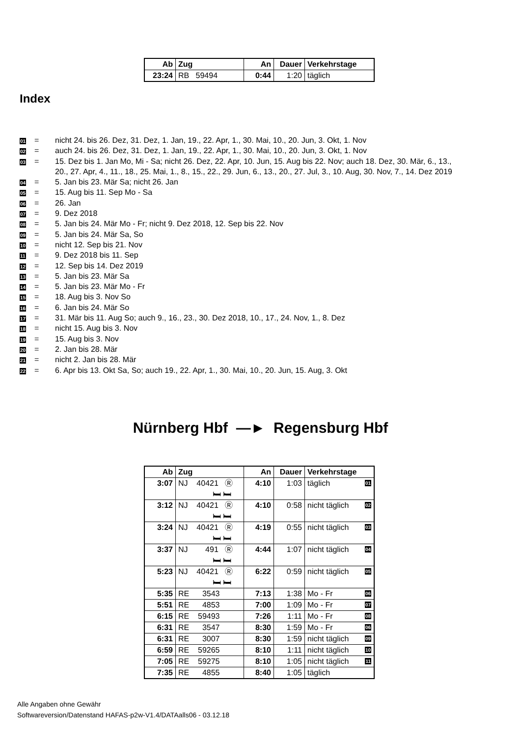| Ab | Zug | An | Dauer | Verkehrstage |
| --- | --- | --- | --- | --- |
| 23:24 | RB 59494 | 0:44 | 1:20 | täglich |
Index
01 = nicht 24. bis 26. Dez, 31. Dez, 1. Jan, 19., 22. Apr, 1., 30. Mai, 10., 20. Jun, 3. Okt, 1. Nov
02 = auch 24. bis 26. Dez, 31. Dez, 1. Jan, 19., 22. Apr, 1., 30. Mai, 10., 20. Jun, 3. Okt, 1. Nov
03 = 15. Dez bis 1. Jan Mo, Mi - Sa; nicht 26. Dez, 22. Apr, 10. Jun, 15. Aug bis 22. Nov; auch 18. Dez, 30. Mär, 6., 13., 20., 27. Apr, 4., 11., 18., 25. Mai, 1., 8., 15., 22., 29. Jun, 6., 13., 20., 27. Jul, 3., 10. Aug, 30. Nov, 7., 14. Dez 2019
04 = 5. Jan bis 23. Mär Sa; nicht 26. Jan
05 = 15. Aug bis 11. Sep Mo - Sa
06 = 26. Jan
07 = 9. Dez 2018
08 = 5. Jan bis 24. Mär Mo - Fr; nicht 9. Dez 2018, 12. Sep bis 22. Nov
09 = 5. Jan bis 24. Mär Sa, So
10 = nicht 12. Sep bis 21. Nov
11 = 9. Dez 2018 bis 11. Sep
12 = 12. Sep bis 14. Dez 2019
13 = 5. Jan bis 23. Mär Sa
14 = 5. Jan bis 23. Mär Mo - Fr
15 = 18. Aug bis 3. Nov So
16 = 6. Jan bis 24. Mär So
17 = 31. Mär bis 11. Aug So; auch 9., 16., 23., 30. Dez 2018, 10., 17., 24. Nov, 1., 8. Dez
18 = nicht 15. Aug bis 3. Nov
19 = 15. Aug bis 3. Nov
20 = 2. Jan bis 28. Mär
21 = nicht 2. Jan bis 28. Mär
22 = 6. Apr bis 13. Okt Sa, So; auch 19., 22. Apr, 1., 30. Mai, 10., 20. Jun, 15. Aug, 3. Okt
Nürnberg Hbf —► Regensburg Hbf
| Ab | Zug | An | Dauer | Verkehrstage |
| --- | --- | --- | --- | --- |
| 3:07 | NJ 40421 Ⓡ 🛏 🛏 | 4:10 | 1:03 | täglich 01 |
| 3:12 | NJ 40421 Ⓡ 🛏 🛏 | 4:10 | 0:58 | nicht täglich 02 |
| 3:24 | NJ 40421 Ⓡ 🛏 🛏 | 4:19 | 0:55 | nicht täglich 03 |
| 3:37 | NJ 491 Ⓡ 🛏 🛏 | 4:44 | 1:07 | nicht täglich 04 |
| 5:23 | NJ 40421 Ⓡ 🛏 🛏 | 6:22 | 0:59 | nicht täglich 05 |
| 5:35 | RE 3543 | 7:13 | 1:38 | Mo - Fr 06 |
| 5:51 | RE 4853 | 7:00 | 1:09 | Mo - Fr 07 |
| 6:15 | RE 59493 | 7:26 | 1:11 | Mo - Fr 08 |
| 6:31 | RE 3547 | 8:30 | 1:59 | Mo - Fr 06 |
| 6:31 | RE 3007 | 8:30 | 1:59 | nicht täglich 09 |
| 6:59 | RE 59265 | 8:10 | 1:11 | nicht täglich 10 |
| 7:05 | RE 59275 | 8:10 | 1:05 | nicht täglich 11 |
| 7:35 | RE 4855 | 8:40 | 1:05 | täglich |
Alle Angaben ohne Gewähr
Softwareversion/Datenstand HAFAS-p2w-V1.4/DATAalls06 - 03.12.18